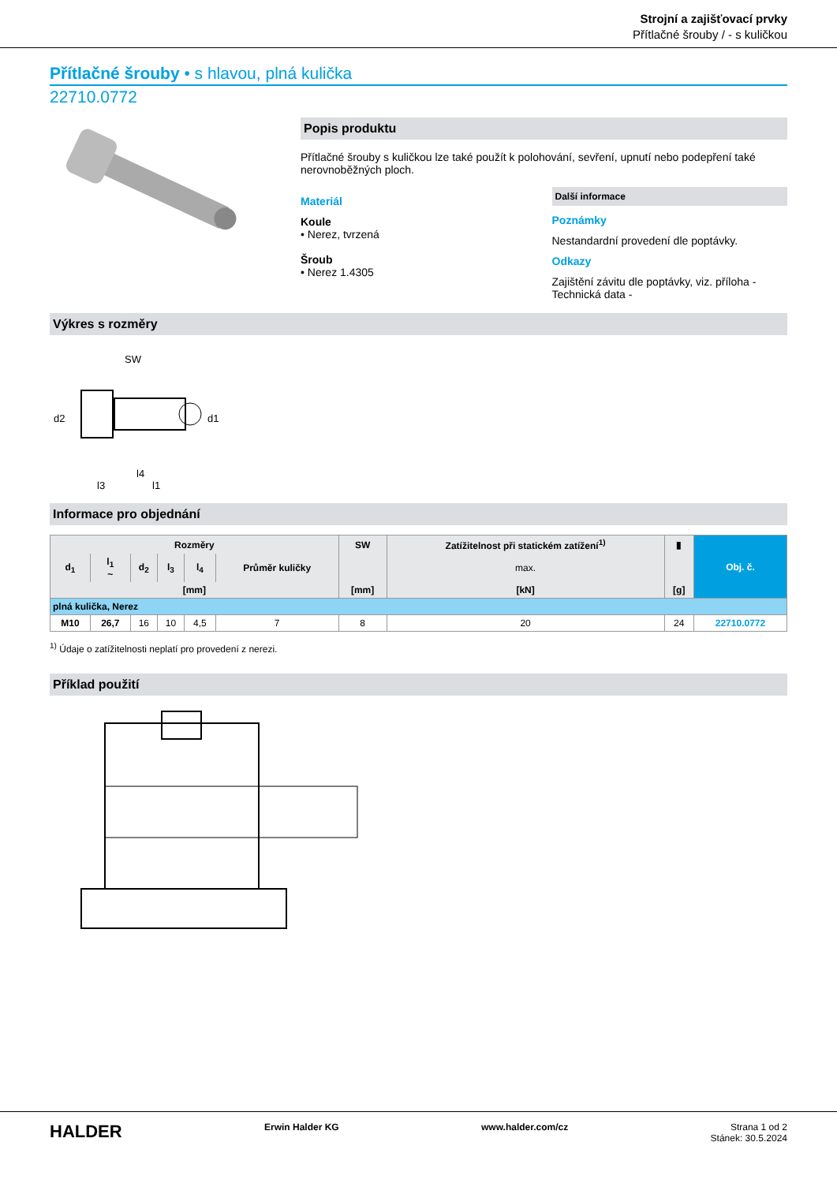Strojní a zajišťovací prvky
Přítlačné šrouby / - s kuličkou
Přítlačné šrouby • s hlavou, plná kulička
22710.0772
Popis produktu
Přítlačné šrouby s kuličkou lze také použít k polohování, sevření, upnutí nebo podepření také nerovnoběžných ploch.
Materiál
Koule
• Nerez, tvrzená
Šroub
• Nerez 1.4305
Další informace
Poznámky
Nestandardní provedení dle poptávky.
Odkazy
Zajištění závitu dle poptávky, viz. příloha - Technická data -
Výkres s rozměry
SW
d2
d1
l4
l3
l1
Informace pro objednání
| Rozměry | | | | | | SW | Zatížitelnost při statickém zatížení<sup>1)</sup> | ▮ | Obj. č. |
| --- | --- | --- | --- | --- | --- | --- | --- | --- | --- |
| d<sub>1</sub> | l<sub>1</sub> ~ | d<sub>2</sub> | l<sub>3</sub> | l<sub>4</sub> | Průměr kuličky | | max. | | |
| [mm] | | | | | | [mm] | [kN] | [g] | |
| plná kulička, Nerez | | | | | | | | | |
| M10 | 26,7 | 16 | 10 | 4,5 | 7 | 8 | 20 | 24 | 22710.0772 |
<sup>1)</sup> Údaje o zatížitelnosti neplatí pro provedení z nerezi.
Příklad použití
HALDER Erwin Halder KG www.halder.com/cz Strana 1 od 2
Stánek: 30.5.2024